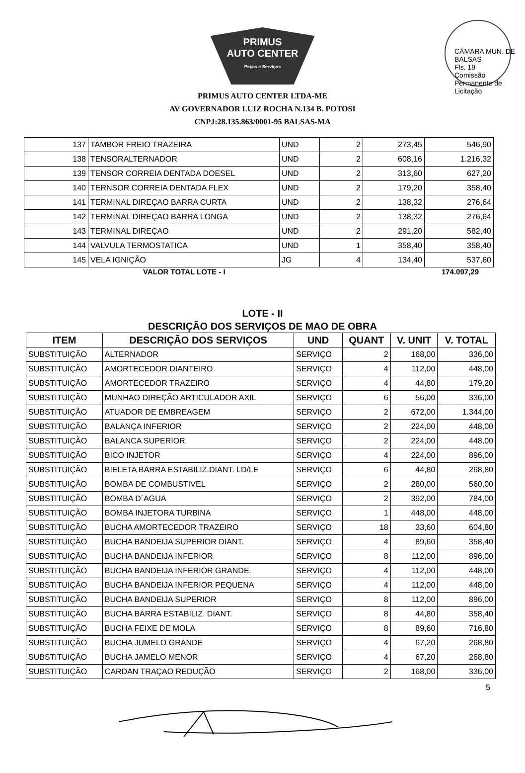CÂMARA MUN. DE BALSAS
Fls. 19
Comissão Permanente de Licitação
PRIMUS
AUTO CENTER
Peças e Serviços
PRIMUS AUTO CENTER LTDA-ME
AV GOVERNADOR LUIZ ROCHA N.134 B. POTOSI
CNPJ:28.135.863/0001-95 BALSAS-MA
| 137 | TAMBOR FREIO TRAZEIRA | UND | 2 | 273,45 | 546,90 |
| 138 | TENSORALTERNADOR | UND | 2 | 608,16 | 1.216,32 |
| 139 | TENSOR CORREIA DENTADA DOESEL | UND | 2 | 313,60 | 627,20 |
| 140 | TERNSOR CORREIA DENTADA FLEX | UND | 2 | 179,20 | 358,40 |
| 141 | TERMINAL DIREÇAO BARRA CURTA | UND | 2 | 138,32 | 276,64 |
| 142 | TERMINAL DIREÇAO BARRA LONGA | UND | 2 | 138,32 | 276,64 |
| 143 | TERMINAL DIREÇAO | UND | 2 | 291,20 | 582,40 |
| 144 | VALVULA TERMOSTATICA | UND | 1 | 358,40 | 358,40 |
| 145 | VELA IGNIÇÃO | JG | 4 | 134,40 | 537,60 |
VALOR TOTAL LOTE - I 174.097,29
LOTE - II
DESCRIÇÃO DOS SERVIÇOS DE MAO DE OBRA
| ITEM | DESCRIÇÃO DOS SERVIÇOS | UND | QUANT | V. UNIT | V. TOTAL |
| --- | --- | --- | --- | --- | --- |
| SUBSTITUIÇÃO | ALTERNADOR | SERVIÇO | 2 | 168,00 | 336,00 |
| SUBSTITUIÇÃO | AMORTECEDOR DIANTEIRO | SERVIÇO | 4 | 112,00 | 448,00 |
| SUBSTITUIÇÃO | AMORTECEDOR TRAZEIRO | SERVIÇO | 4 | 44,80 | 179,20 |
| SUBSTITUIÇÃO | MUNHAO DIREÇÃO ARTICULADOR AXIL | SERVIÇO | 6 | 56,00 | 336,00 |
| SUBSTITUIÇÃO | ATUADOR DE EMBREAGEM | SERVIÇO | 2 | 672,00 | 1.344,00 |
| SUBSTITUIÇÃO | BALANÇA INFERIOR | SERVIÇO | 2 | 224,00 | 448,00 |
| SUBSTITUIÇÃO | BALANCA SUPERIOR | SERVIÇO | 2 | 224,00 | 448,00 |
| SUBSTITUIÇÃO | BICO INJETOR | SERVIÇO | 4 | 224,00 | 896,00 |
| SUBSTITUIÇÃO | BIELETA BARRA ESTABILIZ.DIANT. LD/LE | SERVIÇO | 6 | 44,80 | 268,80 |
| SUBSTITUIÇÃO | BOMBA DE COMBUSTIVEL | SERVIÇO | 2 | 280,00 | 560,00 |
| SUBSTITUIÇÃO | BOMBA D´AGUA | SERVIÇO | 2 | 392,00 | 784,00 |
| SUBSTITUIÇÃO | BOMBA INJETORA TURBINA | SERVIÇO | 1 | 448,00 | 448,00 |
| SUBSTITUIÇÃO | BUCHA AMORTECEDOR TRAZEIRO | SERVIÇO | 18 | 33,60 | 604,80 |
| SUBSTITUIÇÃO | BUCHA BANDEIJA SUPERIOR DIANT. | SERVIÇO | 4 | 89,60 | 358,40 |
| SUBSTITUIÇÃO | BUCHA BANDEIJA INFERIOR | SERVIÇO | 8 | 112,00 | 896,00 |
| SUBSTITUIÇÃO | BUCHA BANDEIJA INFERIOR GRANDE. | SERVIÇO | 4 | 112,00 | 448,00 |
| SUBSTITUIÇÃO | BUCHA BANDEIJA INFERIOR PEQUENA | SERVIÇO | 4 | 112,00 | 448,00 |
| SUBSTITUIÇÃO | BUCHA BANDEIJA SUPERIOR | SERVIÇO | 8 | 112,00 | 896,00 |
| SUBSTITUIÇÃO | BUCHA BARRA ESTABILIZ. DIANT. | SERVIÇO | 8 | 44,80 | 358,40 |
| SUBSTITUIÇÃO | BUCHA FEIXE DE MOLA | SERVIÇO | 8 | 89,60 | 716,80 |
| SUBSTITUIÇÃO | BUCHA JUMELO GRANDE | SERVIÇO | 4 | 67,20 | 268,80 |
| SUBSTITUIÇÃO | BUCHA JAMELO MENOR | SERVIÇO | 4 | 67,20 | 268,80 |
| SUBSTITUIÇÃO | CARDAN TRAÇAO REDUÇÃO | SERVIÇO | 2 | 168,00 | 336,00 |
5